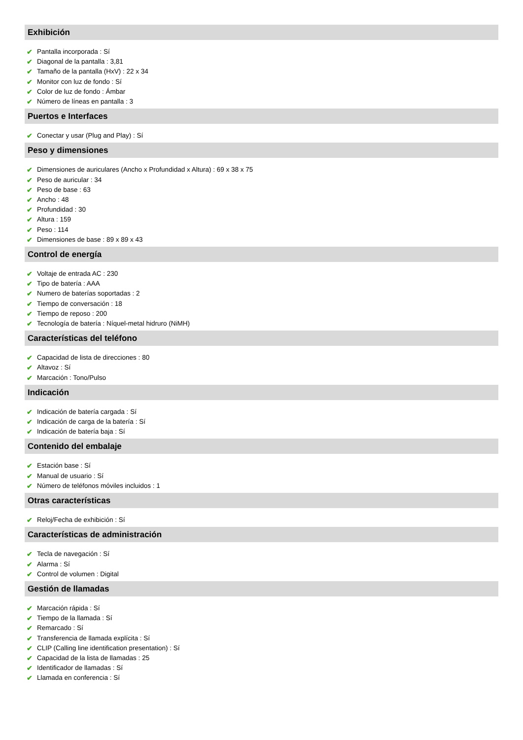Exhibición
✔ Pantalla incorporada : Sí
✔ Diagonal de la pantalla : 3,81
✔ Tamaño de la pantalla (HxV) : 22 x 34
✔ Monitor con luz de fondo : Sí
✔ Color de luz de fondo : Ámbar
✔ Número de líneas en pantalla : 3
Puertos e Interfaces
✔ Conectar y usar (Plug and Play) : Sí
Peso y dimensiones
✔ Dimensiones de auriculares (Ancho x Profundidad x Altura) : 69 x 38 x 75
✔ Peso de auricular : 34
✔ Peso de base : 63
✔ Ancho : 48
✔ Profundidad : 30
✔ Altura : 159
✔ Peso : 114
✔ Dimensiones de base : 89 x 89 x 43
Control de energía
✔ Voltaje de entrada AC : 230
✔ Tipo de batería : AAA
✔ Numero de baterías soportadas : 2
✔ Tiempo de conversación : 18
✔ Tiempo de reposo : 200
✔ Tecnología de batería : Níquel-metal hidruro (NiMH)
Características del teléfono
✔ Capacidad de lista de direcciones : 80
✔ Altavoz : Sí
✔ Marcación : Tono/Pulso
Indicación
✔ Indicación de batería cargada : Sí
✔ Indicación de carga de la batería : Sí
✔ Indicación de batería baja : Sí
Contenido del embalaje
✔ Estación base : Sí
✔ Manual de usuario : Sí
✔ Número de teléfonos móviles incluidos : 1
Otras características
✔ Reloj/Fecha de exhibición : Sí
Características de administración
✔ Tecla de navegación : Sí
✔ Alarma : Sí
✔ Control de volumen : Digital
Gestión de llamadas
✔ Marcación rápida : Sí
✔ Tiempo de la llamada : Sí
✔ Remarcado : Sí
✔ Transferencia de llamada explícita : Sí
✔ CLIP (Calling line identification presentation) : Sí
✔ Capacidad de la lista de llamadas : 25
✔ Identificador de llamadas : Sí
✔ Llamada en conferencia : Sí